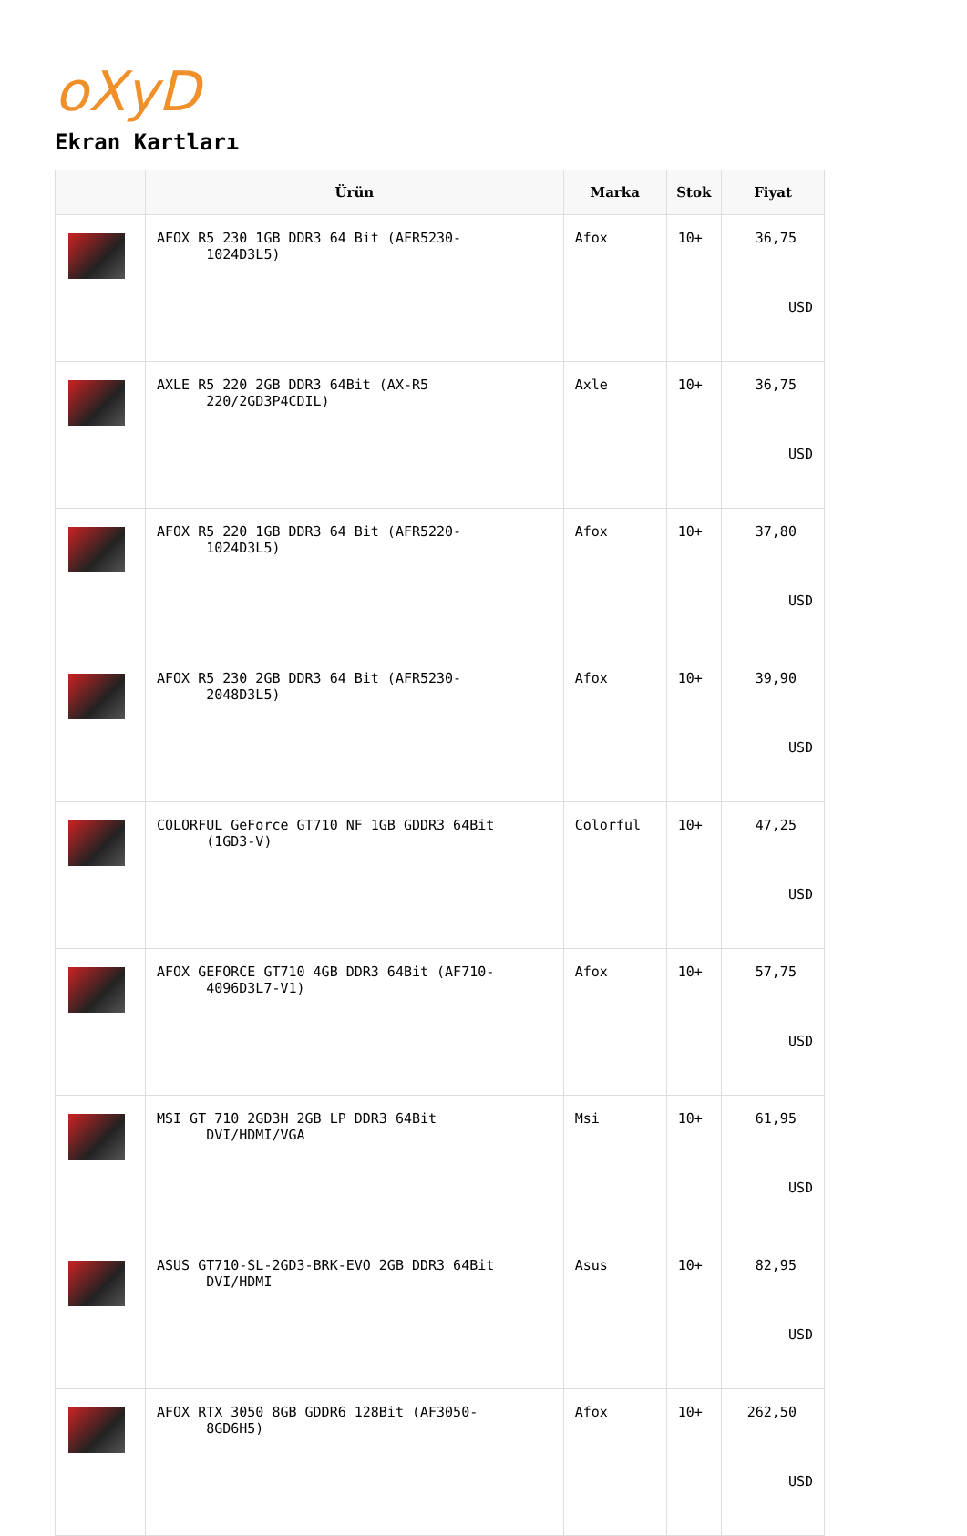oXyD
Ekran Kartları
| | Ürün | Marka | Stok | Fiyat |
| --- | --- | --- | --- | --- |
| | AFOX R5 230 1GB DDR3 64 Bit (AFR5230- 1024D3L5) | Afox | 10+ | 36,75 USD |
| | AXLE R5 220 2GB DDR3 64Bit (AX-R5 220/2GD3P4CDIL) | Axle | 10+ | 36,75 USD |
| | AFOX R5 220 1GB DDR3 64 Bit (AFR5220- 1024D3L5) | Afox | 10+ | 37,80 USD |
| | AFOX R5 230 2GB DDR3 64 Bit (AFR5230- 2048D3L5) | Afox | 10+ | 39,90 USD |
| | COLORFUL GeForce GT710 NF 1GB GDDR3 64Bit (1GD3-V) | Colorful | 10+ | 47,25 USD |
| | AFOX GEFORCE GT710 4GB DDR3 64Bit (AF710- 4096D3L7-V1) | Afox | 10+ | 57,75 USD |
| | MSI GT 710 2GD3H 2GB LP DDR3 64Bit DVI/HDMI/VGA | Msi | 10+ | 61,95 USD |
| | ASUS GT710-SL-2GD3-BRK-EVO 2GB DDR3 64Bit DVI/HDMI | Asus | 10+ | 82,95 USD |
| | AFOX RTX 3050 8GB GDDR6 128Bit (AF3050- 8GD6H5) | Afox | 10+ | 262,50 USD |